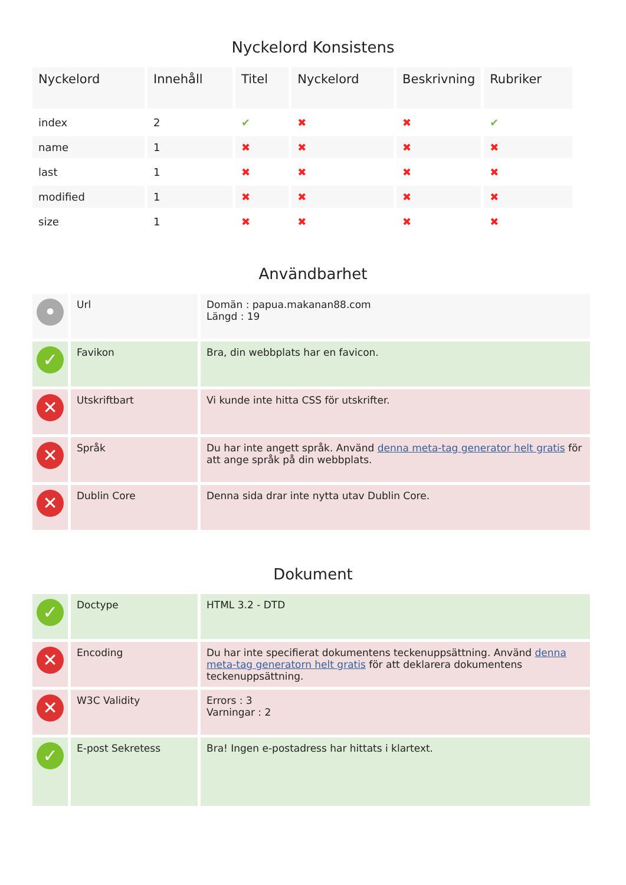Nyckelord Konsistens
| Nyckelord | Innehåll | Titel | Nyckelord | Beskrivning | Rubriker |
| --- | --- | --- | --- | --- | --- |
| index | 2 | ✔ | ✖ | ✖ | ✔ |
| name | 1 | ✖ | ✖ | ✖ | ✖ |
| last | 1 | ✖ | ✖ | ✖ | ✖ |
| modified | 1 | ✖ | ✖ | ✖ | ✖ |
| size | 1 | ✖ | ✖ | ✖ | ✖ |
Användbarhet
| • | Url | Domän : papua.makanan88.com Längd : 19 |
| ✓ | Favikon | Bra, din webbplats har en favicon. |
| ✕ | Utskriftbart | Vi kunde inte hitta CSS för utskrifter. |
| ✕ | Språk | Du har inte angett språk. Använd denna meta-tag generator helt gratis för att ange språk på din webbplats. |
| ✕ | Dublin Core | Denna sida drar inte nytta utav Dublin Core. |
Dokument
| ✓ | Doctype | HTML 3.2 - DTD |
| ✕ | Encoding | Du har inte specifierat dokumentens teckenuppsättning. Använd denna meta-tag generatorn helt gratis för att deklarera dokumentens teckenuppsättning. |
| ✕ | W3C Validity | Errors : 3 Varningar : 2 |
| ✓ | E-post Sekretess | Bra! Ingen e-postadress har hittats i klartext. |